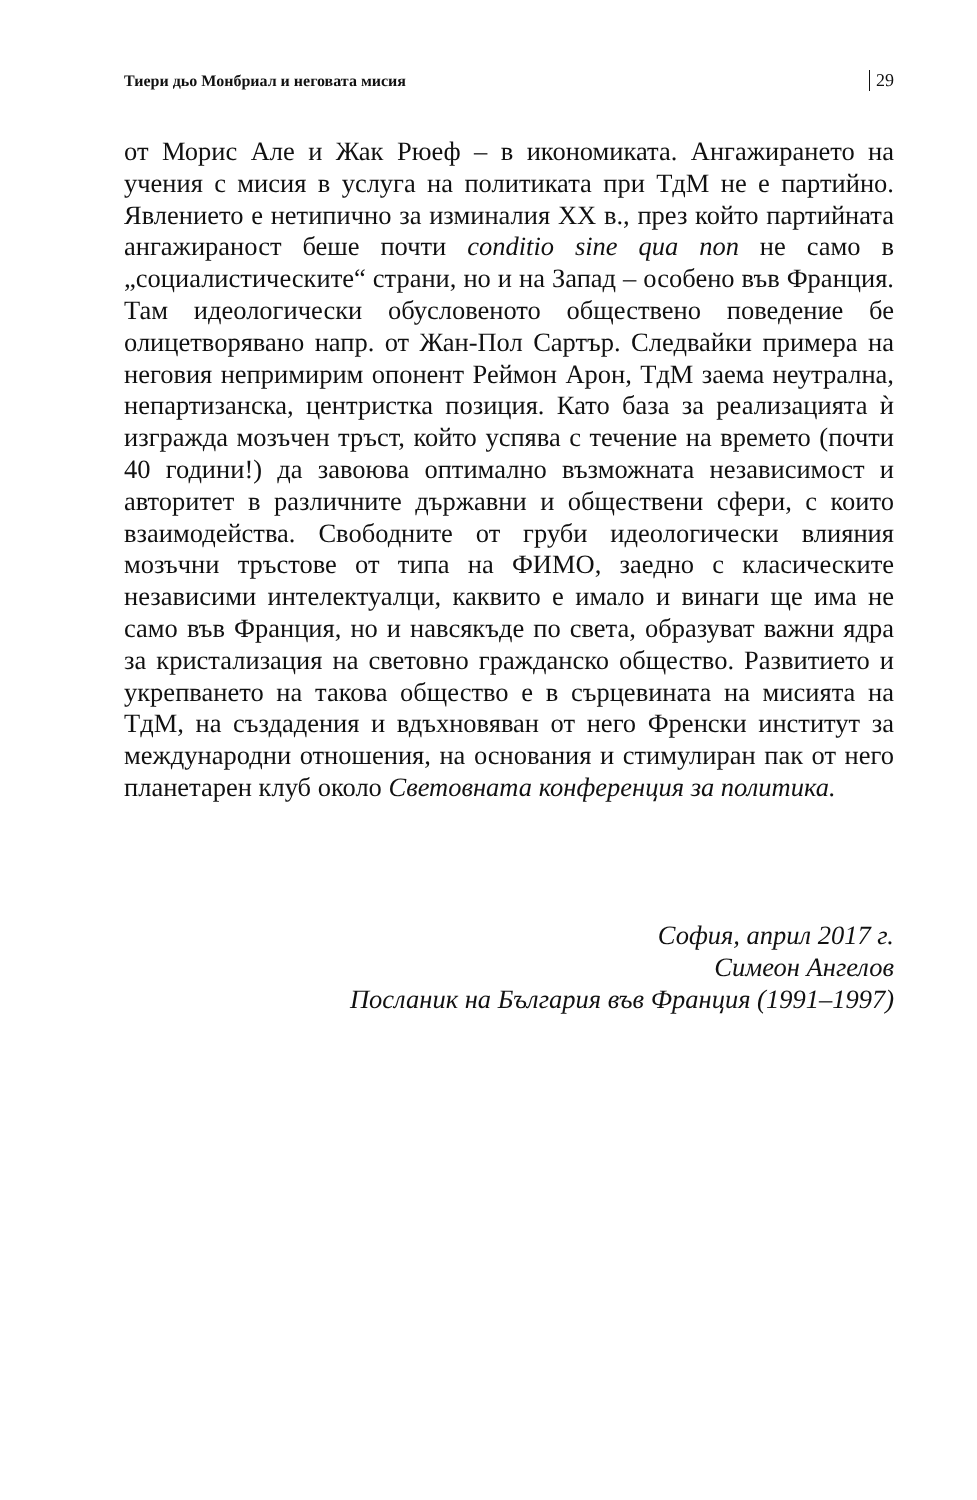Тиери дьо Монбриал и неговата мисия 29
от Морис Але и Жак Рюеф – в икономиката. Ангажирането на учения с мисия в услуга на политиката при ТдМ не е партийно. Явлението е нетипично за изминалия ХХ в., през който партийната ангажираност беше почти conditio sine qua non не само в „социалистическите“ страни, но и на Запад – особено във Франция. Там идеологически обусловеното обществено поведение бе олицетворявано напр. от Жан-Пол Сартър. Следвайки примера на неговия непримирим опонент Реймон Арон, ТдМ заема неутрална, непартизанска, центристка позиция. Като база за реализацията ѝ изгражда мозъчен тръст, който успява с течение на времето (почти 40 години!) да завоюва оптимално възможната независимост и авторитет в различните държавни и обществени сфери, с които взаимодейства. Свободните от груби идеологически влияния мозъчни тръстове от типа на ФИМО, заедно с класическите независими интелектуалци, каквито е имало и винаги ще има не само във Франция, но и навсякъде по света, образуват важни ядра за кристализация на световно гражданско общество. Развитието и укрепването на такова общество е в сърцевината на мисията на ТдМ, на създадения и вдъхновяван от него Френски институт за международни отношения, на основания и стимулиран пак от него планетарен клуб около Световната конференция за политика.
София, април 2017 г.
Симеон Ангелов
Посланик на България във Франция (1991–1997)